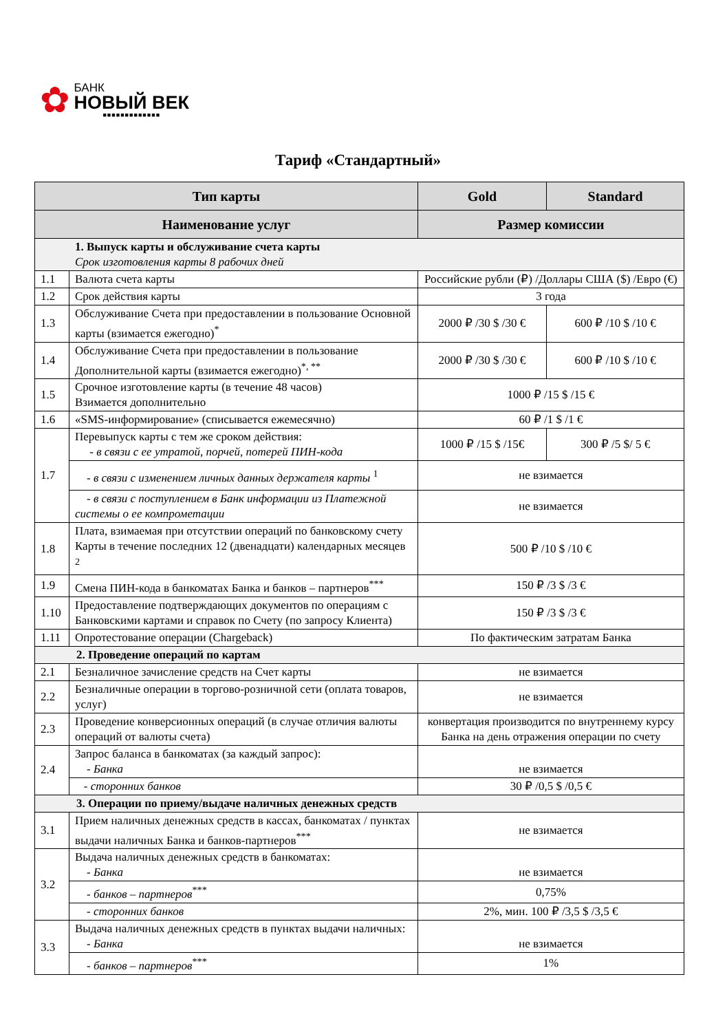✿
БАНК
НОВЫЙ ВЕК
■■■■■■■■■■■■■
Тариф «Стандартный»
| Тип карты | | Gold | Standard |
| --- | --- | --- | --- |
| Наименование услуг | | Размер комиссии | |
| 1. Выпуск карты и обслуживание счета карты Срок изготовления карты 8 рабочих дней | | | |
| 1.1 | Валюта счета карты | Российские рубли (₽) /Доллары США ($) /Евро (€) | |
| 1.2 | Срок действия карты | 3 года | |
| 1.3 | Обслуживание Счета при предоставлении в пользование Основной карты (взимается ежегодно)<sup>*</sup> | 2000 ₽ /30 $ /30 € | 600 ₽ /10 $ /10 € |
| 1.4 | Обслуживание Счета при предоставлении в пользование Дополнительной карты (взимается ежегодно)<sup>*, **</sup> | 2000 ₽ /30 $ /30 € | 600 ₽ /10 $ /10 € |
| 1.5 | Срочное изготовление карты (в течение 48 часов) Взимается дополнительно | 1000 ₽ /15 $ /15 € | |
| 1.6 | «SMS-информирование» (списывается ежемесячно) | 60 ₽ /1 $ /1 € | |
| 1.7 | Перевыпуск карты с тем же сроком действия: - в связи с ее утратой, порчей, потерей ПИН-кода | 1000 ₽ /15 $ /15€ | 300 ₽ /5 $/ 5 € |
| | - в связи с изменением личных данных держателя карты <sup>1</sup> | не взимается | |
| | - в связи с поступлением в Банк информации из Платежной системы о ее компрометации | не взимается | |
| 1.8 | Плата, взимаемая при отсутствии операций по банковскому счету Карты в течение последних 12 (двенадцати) календарных месяцев <sup>2</sup> | 500 ₽ /10 $ /10 € | |
| 1.9 | Смена ПИН-кода в банкоматах Банка и банков – партнеров<sup>***</sup> | 150 ₽ /3 $ /3 € | |
| 1.10 | Предоставление подтверждающих документов по операциям с Банковскими картами и справок по Счету (по запросу Клиента) | 150 ₽ /3 $ /3 € | |
| 1.11 | Опротестование операции (Chargeback) | По фактическим затратам Банка | |
| 2. Проведение операций по картам | | | |
| 2.1 | Безналичное зачисление средств на Счет карты | не взимается | |
| 2.2 | Безналичные операции в торгово-розничной сети (оплата товаров, услуг) | не взимается | |
| 2.3 | Проведение конверсионных операций (в случае отличия валюты операций от валюты счета) | конвертация производится по внутреннему курсу Банка на день отражения операции по счету | |
| 2.4 | Запрос баланса в банкоматах (за каждый запрос): - Банка | не взимается | |
| | - сторонних банков | 30 ₽ /0,5 $ /0,5 € | |
| 3. Операции по приему/выдаче наличных денежных средств | | | |
| 3.1 | Прием наличных денежных средств в кассах, банкоматах / пунктах выдачи наличных Банка и банков-партнеров<sup>***</sup> | не взимается | |
| 3.2 | Выдача наличных денежных средств в банкоматах: - Банка | не взимается | |
| | - банков – партнеров<sup>***</sup> | 0,75% | |
| | - сторонних банков | 2%, мин. 100 ₽ /3,5 $ /3,5 € | |
| 3.3 | Выдача наличных денежных средств в пунктах выдачи наличных: - Банка | не взимается | |
| | - банков – партнеров<sup>***</sup> | 1% | |